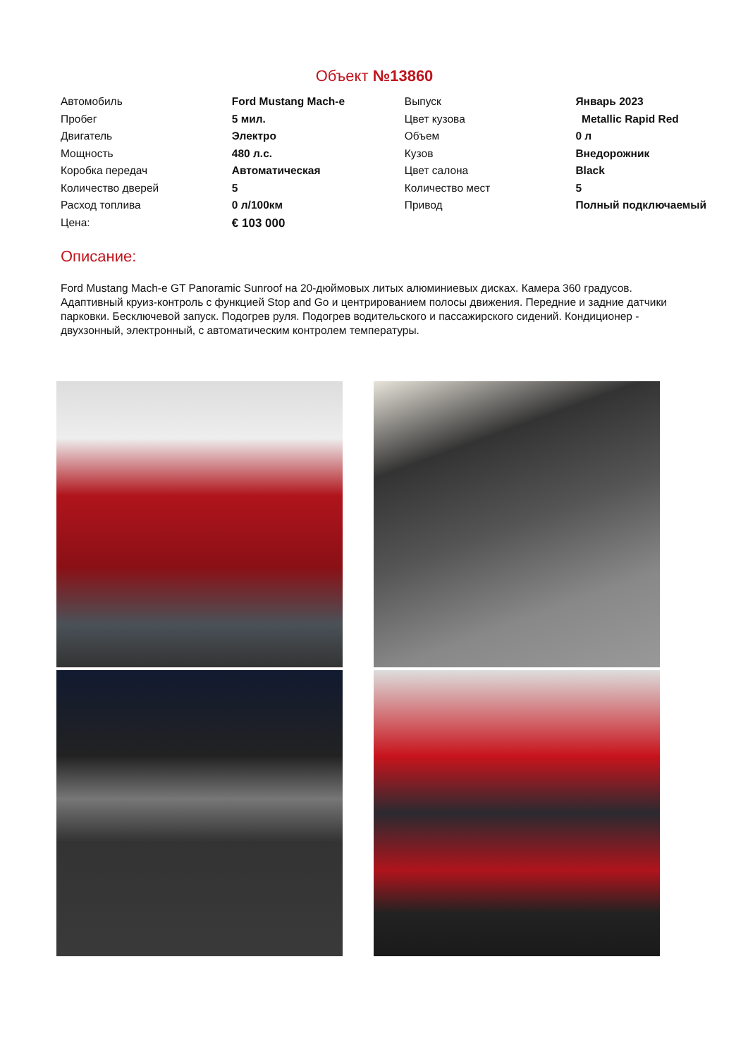Объект №13860
| Автомобиль | Ford Mustang Mach-e | Выпуск | Январь 2023 |
| Пробег | 5 мил. | Цвет кузова | Metallic Rapid Red |
| Двигатель | Электро | Объем | 0 л |
| Мощность | 480 л.с. | Кузов | Внедорожник |
| Коробка передач | Автоматическая | Цвет салона | Black |
| Количество дверей | 5 | Количество мест | 5 |
| Расход топлива | 0 л/100км | Привод | Полный подключаемый |
| Цена: | € 103 000 | | |
Описание:
Ford Mustang Mach-e GT Panoramic Sunroof на 20-дюймовых литых алюминиевых дисках. Камера 360 градусов. Адаптивный круиз-контроль с функцией Stop and Go и центрированием полосы движения. Передние и задние датчики парковки. Бесключевой запуск. Подогрев руля. Подогрев водительского и пассажирского сидений. Кондиционер - двухзонный, электронный, с автоматическим контролем температуры.